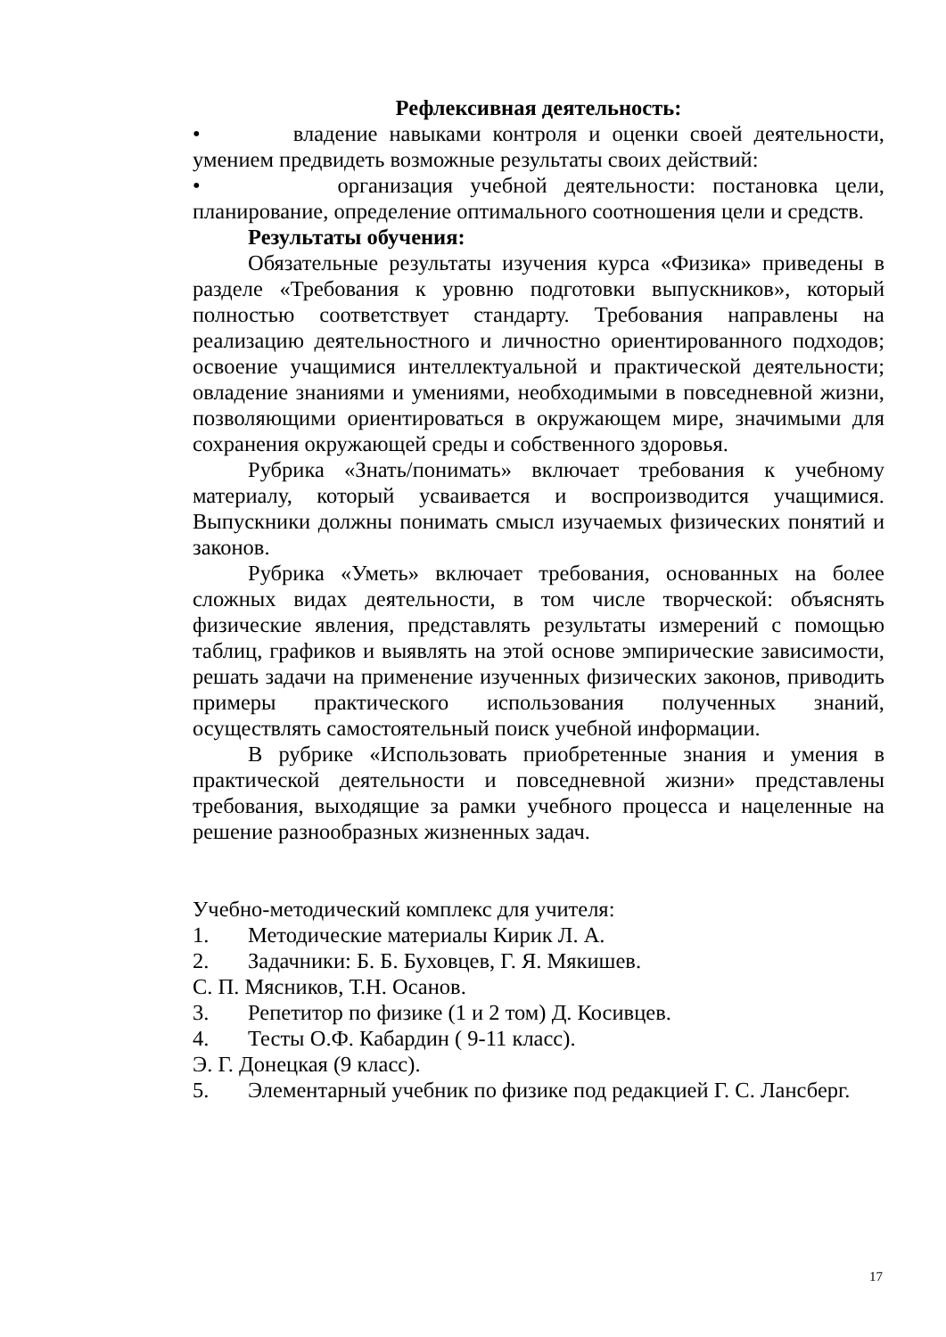Рефлексивная деятельность:
• владение навыками контроля и оценки своей деятельности, умением предвидеть возможные результаты своих действий:
• организация учебной деятельности: постановка цели, планирование, определение оптимального соотношения цели и средств.
Результаты обучения:
Обязательные результаты изучения курса «Физика» приведены в разделе «Требования к уровню подготовки выпускников», который полностью соответствует стандарту. Требования направлены на реализацию деятельностного и личностно ориентированного подходов; освоение учащимися интеллектуальной и практической деятельности; овладение знаниями и умениями, необходимыми в повседневной жизни, позволяющими ориентироваться в окружающем мире, значимыми для сохранения окружающей среды и собственного здоровья.
Рубрика «Знать/понимать» включает требования к учебному материалу, который усваивается и воспроизводится учащимися. Выпускники должны понимать смысл изучаемых физических понятий и законов.
Рубрика «Уметь» включает требования, основанных на более сложных видах деятельности, в том числе творческой: объяснять физические явления, представлять результаты измерений с помощью таблиц, графиков и выявлять на этой основе эмпирические зависимости, решать задачи на применение изученных физических законов, приводить примеры практического использования полученных знаний, осуществлять самостоятельный поиск учебной информации.
В рубрике «Использовать приобретенные знания и умения в практической деятельности и повседневной жизни» представлены требования, выходящие за рамки учебного процесса и нацеленные на решение разнообразных жизненных задач.
Учебно-методический комплекс для учителя:
1. Методические материалы Кирик Л. А.
2. Задачники: Б. Б. Буховцев, Г. Я. Мякишев.
С. П. Мясников, Т.Н. Осанов.
3. Репетитор по физике (1 и 2 том) Д. Косивцев.
4. Тесты О.Ф. Кабардин ( 9-11 класс).
Э. Г. Донецкая (9 класс).
5. Элементарный учебник по физике под редакцией Г. С. Лансберг.
17